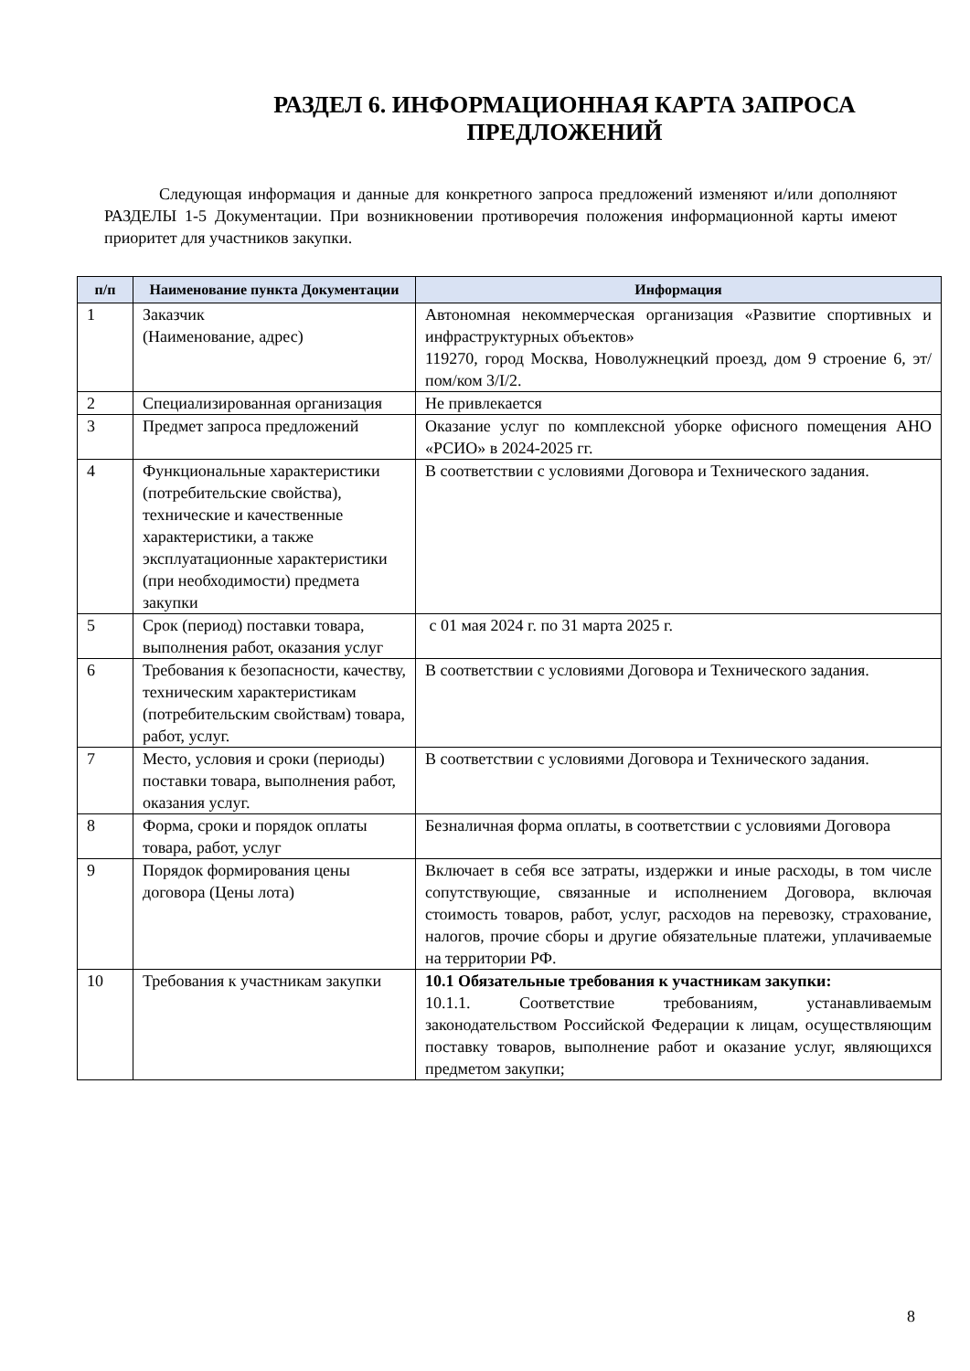РАЗДЕЛ 6. ИНФОРМАЦИОННАЯ КАРТА ЗАПРОСА ПРЕДЛОЖЕНИЙ
Следующая информация и данные для конкретного запроса предложений изменяют и/или дополняют РАЗДЕЛЫ 1-5 Документации. При возникновении противоречия положения информационной карты имеют приоритет для участников закупки.
| п/п | Наименование пункта Документации | Информация |
| --- | --- | --- |
| 1 | Заказчик (Наименование, адрес) | Автономная некоммерческая организация «Развитие спортивных и инфраструктурных объектов» 119270, город Москва, Новолужнецкий проезд, дом 9 строение 6, эт/пом/ком 3/I/2. |
| 2 | Специализированная организация | Не привлекается |
| 3 | Предмет запроса предложений | Оказание услуг по комплексной уборке офисного помещения АНО «РСИО» в 2024-2025 гг. |
| 4 | Функциональные характеристики (потребительские свойства), технические и качественные характеристики, а также эксплуатационные характеристики (при необходимости) предмета закупки | В соответствии с условиями Договора и Технического задания. |
| 5 | Срок (период) поставки товара, выполнения работ, оказания услуг | с 01 мая 2024 г. по 31 марта 2025 г. |
| 6 | Требования к безопасности, качеству, техническим характеристикам (потребительским свойствам) товара, работ, услуг. | В соответствии с условиями Договора и Технического задания. |
| 7 | Место, условия и сроки (периоды) поставки товара, выполнения работ, оказания услуг. | В соответствии с условиями Договора и Технического задания. |
| 8 | Форма, сроки и порядок оплаты товара, работ, услуг | Безналичная форма оплаты, в соответствии с условиями Договора |
| 9 | Порядок формирования цены договора (Цены лота) | Включает в себя все затраты, издержки и иные расходы, в том числе сопутствующие, связанные и исполнением Договора, включая стоимость товаров, работ, услуг, расходов на перевозку, страхование, налогов, прочие сборы и другие обязательные платежи, уплачиваемые на территории РФ. |
| 10 | Требования к участникам закупки | 10.1 Обязательные требования к участникам закупки: 10.1.1. Соответствие требованиям, устанавливаемым законодательством Российской Федерации к лицам, осуществляющим поставку товаров, выполнение работ и оказание услуг, являющихся предметом закупки; |
8